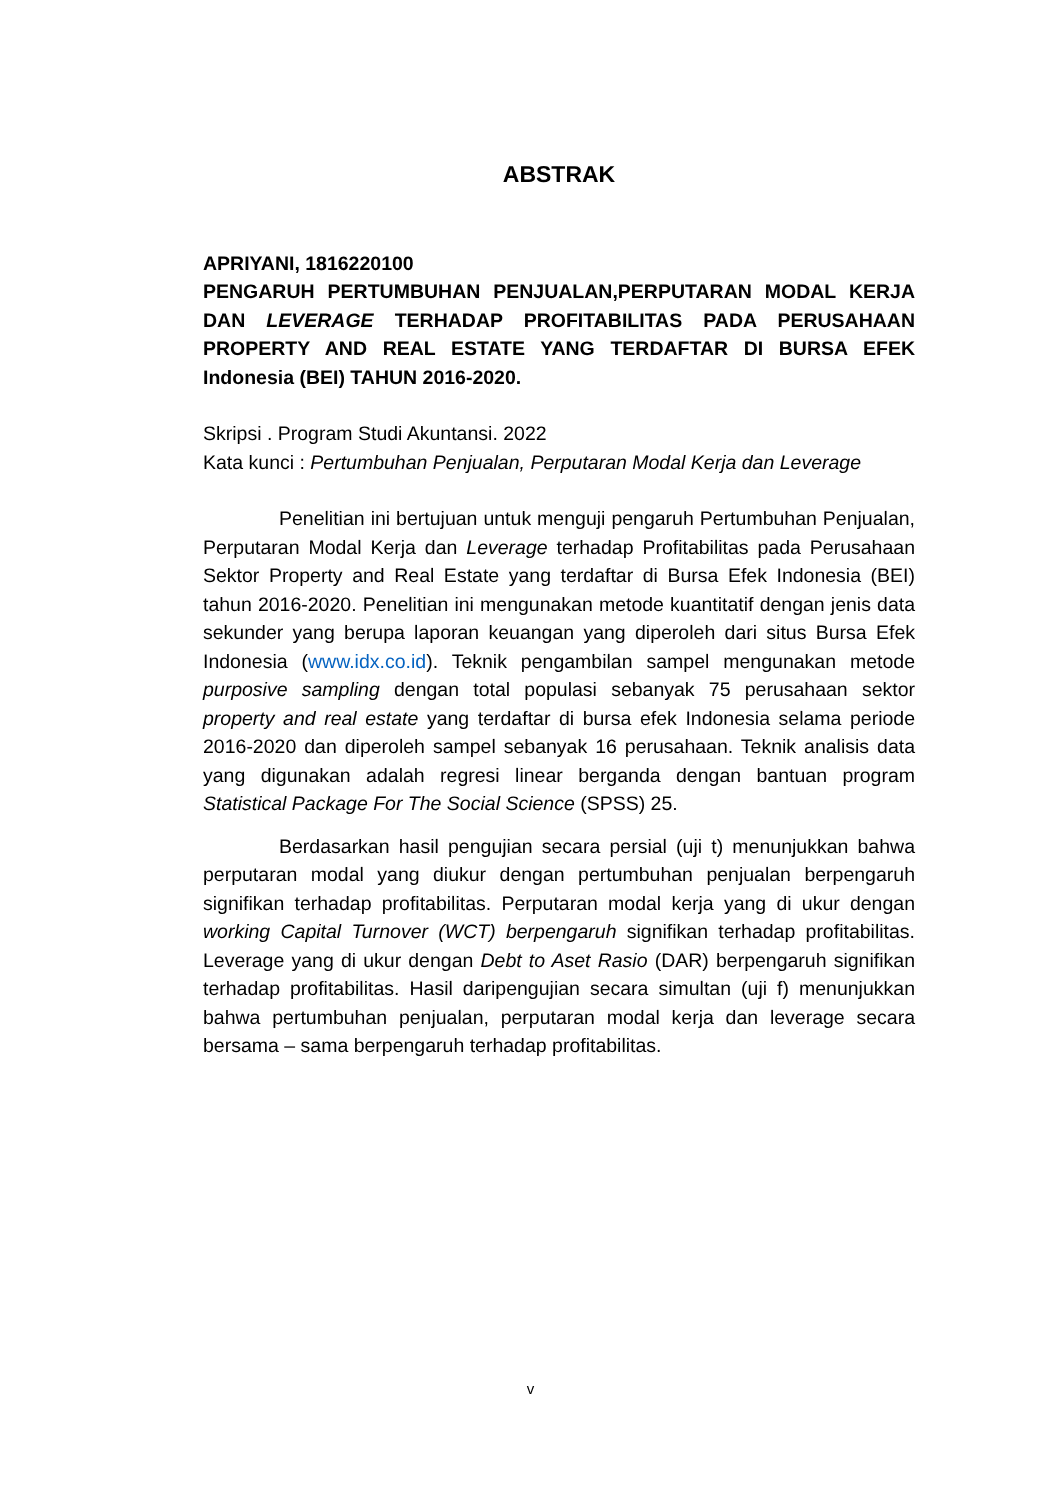ABSTRAK
APRIYANI, 1816220100
PENGARUH PERTUMBUHAN PENJUALAN,PERPUTARAN MODAL KERJA DAN LEVERAGE TERHADAP PROFITABILITAS PADA PERUSAHAAN PROPERTY AND REAL ESTATE YANG TERDAFTAR DI BURSA EFEK Indonesia (BEI) TAHUN 2016-2020.
Skripsi . Program Studi Akuntansi. 2022
Kata kunci : Pertumbuhan Penjualan, Perputaran Modal Kerja dan Leverage
Penelitian ini bertujuan untuk menguji pengaruh Pertumbuhan Penjualan, Perputaran Modal Kerja dan Leverage terhadap Profitabilitas pada Perusahaan Sektor Property and Real Estate yang terdaftar di Bursa Efek Indonesia (BEI) tahun 2016-2020. Penelitian ini mengunakan metode kuantitatif dengan jenis data sekunder yang berupa laporan keuangan yang diperoleh dari situs Bursa Efek Indonesia (www.idx.co.id). Teknik pengambilan sampel mengunakan metode purposive sampling dengan total populasi sebanyak 75 perusahaan sektor property and real estate yang terdaftar di bursa efek Indonesia selama periode 2016-2020 dan diperoleh sampel sebanyak 16 perusahaan. Teknik analisis data yang digunakan adalah regresi linear berganda dengan bantuan program Statistical Package For The Social Science (SPSS) 25.
Berdasarkan hasil pengujian secara persial (uji t) menunjukkan bahwa perputaran modal yang diukur dengan pertumbuhan penjualan berpengaruh signifikan terhadap profitabilitas. Perputaran modal kerja yang di ukur dengan working Capital Turnover (WCT) berpengaruh signifikan terhadap profitabilitas. Leverage yang di ukur dengan Debt to Aset Rasio (DAR) berpengaruh signifikan terhadap profitabilitas. Hasil daripengujian secara simultan (uji f) menunjukkan bahwa pertumbuhan penjualan, perputaran modal kerja dan leverage secara bersama – sama berpengaruh terhadap profitabilitas.
v